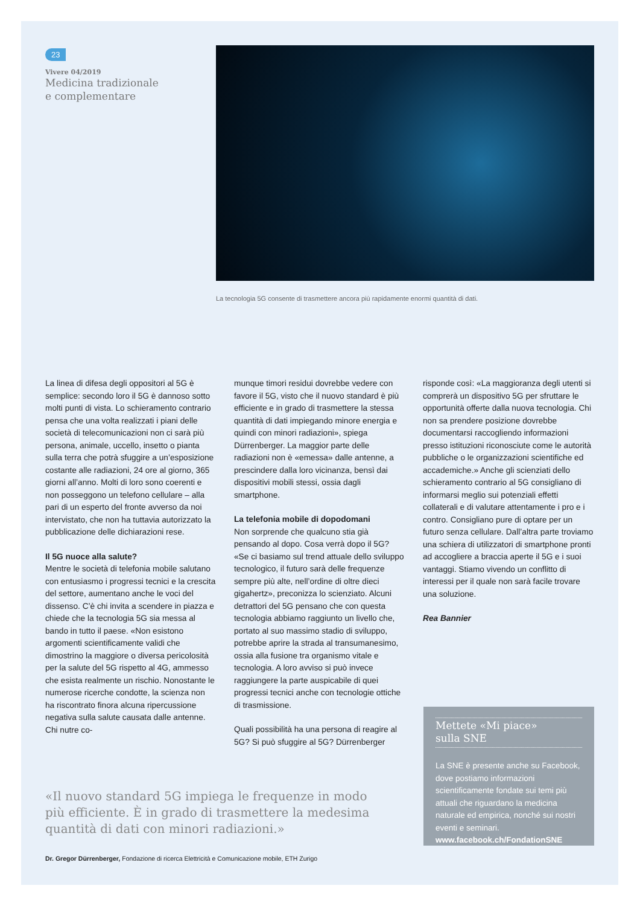23
Vivere 04/2019
Medicina tradizionale
e complementare
La tecnologia 5G consente di trasmettere ancora più rapidamente enormi quantità di dati.
La linea di difesa degli oppositori al 5G è semplice: secondo loro il 5G è dannoso sotto molti punti di vista. Lo schieramento contrario pensa che una volta realizzati i piani delle società di telecomunicazioni non ci sarà più persona, animale, uccello, insetto o pianta sulla terra che potrà sfuggire a un’esposizione costante alle radiazioni, 24 ore al giorno, 365 giorni all’anno. Molti di loro sono coerenti e non posseggono un telefono cellulare – alla pari di un esperto del fronte avverso da noi intervistato, che non ha tuttavia autorizzato la pubblicazione delle dichiarazioni rese.
Il 5G nuoce alla salute?
Mentre le società di telefonia mobile salutano con entusiasmo i progressi tecnici e la crescita del settore, aumentano anche le voci del dissenso. C’è chi invita a scendere in piazza e chiede che la tecnologia 5G sia messa al bando in tutto il paese. «Non esistono argomenti scientificamente validi che dimostrino la maggiore o diversa pericolosità per la salute del 5G rispetto al 4G, ammesso che esista realmente un rischio. Nonostante le numerose ricerche condotte, la scienza non ha riscontrato finora alcuna ripercussione negativa sulla salute causata dalle antenne. Chi nutre co-
munque timori residui dovrebbe vedere con favore il 5G, visto che il nuovo standard è più efficiente e in grado di trasmettere la stessa quantità di dati impiegando minore energia e quindi con minori radiazioni», spiega Dürrenberger. La maggior parte delle radiazioni non è «emessa» dalle antenne, a prescindere dalla loro vicinanza, bensì dai dispositivi mobili stessi, ossia dagli smartphone.
La telefonia mobile di dopodomani
Non sorprende che qualcuno stia già pensando al dopo. Cosa verrà dopo il 5G? «Se ci basiamo sul trend attuale dello sviluppo tecnologico, il futuro sarà delle frequenze sempre più alte, nell’ordine di oltre dieci gigahertz», preconizza lo scienziato. Alcuni detrattori del 5G pensano che con questa tecnologia abbiamo raggiunto un livello che, portato al suo massimo stadio di sviluppo, potrebbe aprire la strada al transumanesimo, ossia alla fusione tra organismo vitale e tecnologia. A loro avviso si può invece raggiungere la parte auspicabile di quei progressi tecnici anche con tecnologie ottiche di trasmissione.
Quali possibilità ha una persona di reagire al 5G? Si può sfuggire al 5G? Dürrenberger
risponde così: «La maggioranza degli utenti si comprerà un dispositivo 5G per sfruttare le opportunità offerte dalla nuova tecnologia. Chi non sa prendere posizione dovrebbe documentarsi raccogliendo informazioni presso istituzioni riconosciute come le autorità pubbliche o le organizzazioni scientifiche ed accademiche.» Anche gli scienziati dello schieramento contrario al 5G consigliano di informarsi meglio sui potenziali effetti collaterali e di valutare attentamente i pro e i contro. Consigliano pure di optare per un futuro senza cellulare. Dall’altra parte troviamo una schiera di utilizzatori di smartphone pronti ad accogliere a braccia aperte il 5G e i suoi vantaggi. Stiamo vivendo un conflitto di interessi per il quale non sarà facile trovare una soluzione.
Rea Bannier
«Il nuovo standard 5G impiega le frequenze in modo più efficiente. È in grado di trasmettere la medesima quantità di dati con minori radiazioni.»
Dr. Gregor Dürrenberger, Fondazione di ricerca Elettricità e Comunicazione mobile, ETH Zurigo
Mettete «Mi piace»
sulla SNE
La SNE è presente anche su Facebook, dove postiamo informazioni scientificamente fondate sui temi più attuali che riguardano la medicina naturale ed empirica, nonché sui nostri eventi e seminari.
www.facebook.ch/FondationSNE